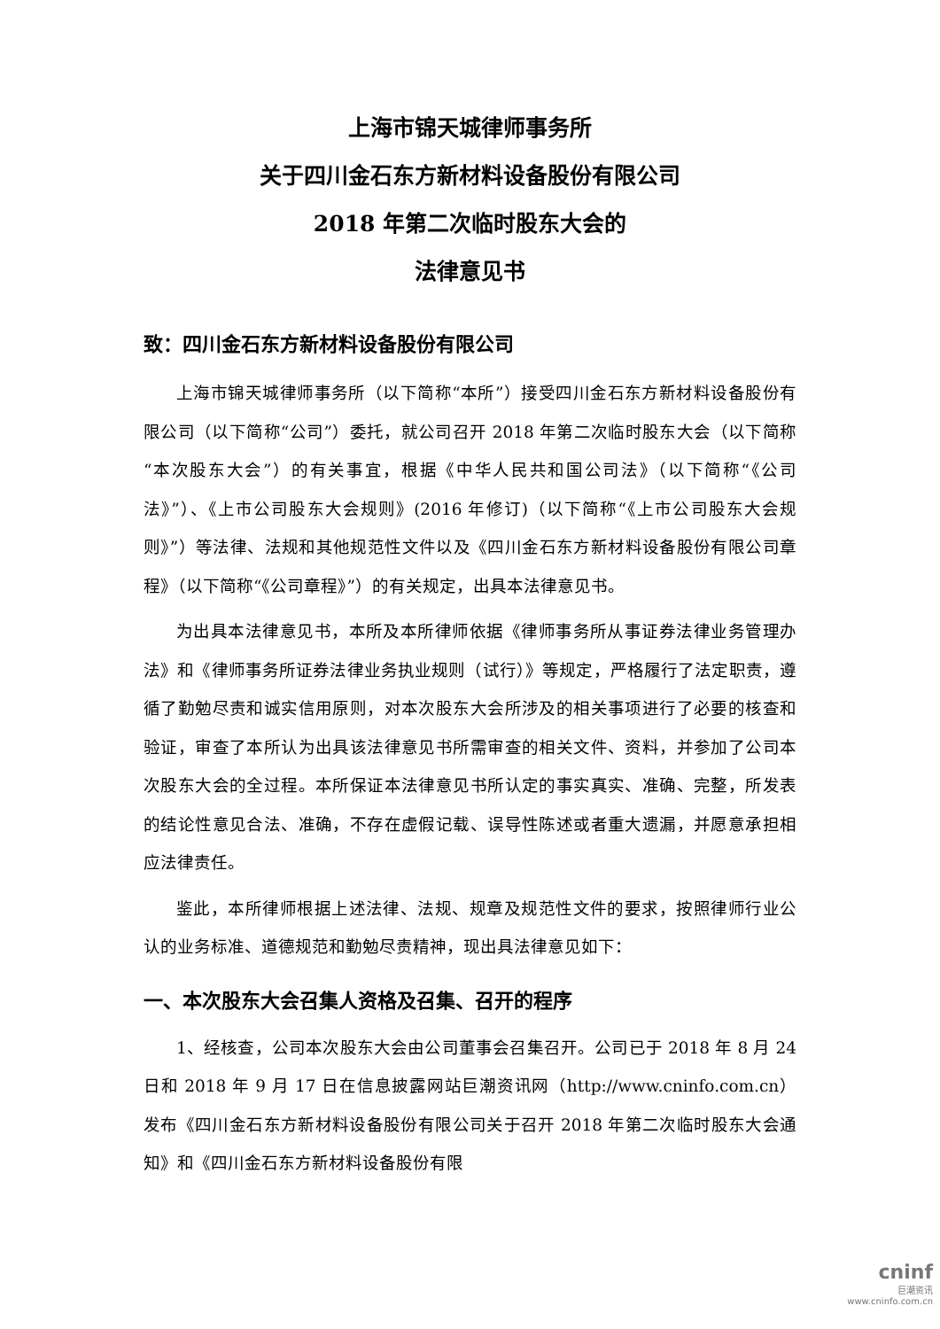上海市锦天城律师事务所
关于四川金石东方新材料设备股份有限公司
2018 年第二次临时股东大会的
法律意见书
致：四川金石东方新材料设备股份有限公司
上海市锦天城律师事务所（以下简称“本所”）接受四川金石东方新材料设备股份有限公司（以下简称“公司”）委托，就公司召开 2018 年第二次临时股东大会（以下简称“本次股东大会”）的有关事宜，根据《中华人民共和国公司法》（以下简称“《公司法》”）、《上市公司股东大会规则》(2016 年修订)（以下简称“《上市公司股东大会规则》”）等法律、法规和其他规范性文件以及《四川金石东方新材料设备股份有限公司章程》（以下简称“《公司章程》”）的有关规定，出具本法律意见书。
为出具本法律意见书，本所及本所律师依据《律师事务所从事证券法律业务管理办法》和《律师事务所证券法律业务执业规则（试行）》等规定，严格履行了法定职责，遵循了勤勉尽责和诚实信用原则，对本次股东大会所涉及的相关事项进行了必要的核查和验证，审查了本所认为出具该法律意见书所需审查的相关文件、资料，并参加了公司本次股东大会的全过程。本所保证本法律意见书所认定的事实真实、准确、完整，所发表的结论性意见合法、准确，不存在虚假记载、误导性陈述或者重大遗漏，并愿意承担相应法律责任。
鉴此，本所律师根据上述法律、法规、规章及规范性文件的要求，按照律师行业公认的业务标准、道德规范和勤勉尽责精神，现出具法律意见如下：
一、本次股东大会召集人资格及召集、召开的程序
1、经核查，公司本次股东大会由公司董事会召集召开。公司已于 2018 年 8 月 24 日和 2018 年 9 月 17 日在信息披露网站巨潮资讯网（http://www.cninfo.com.cn）发布《四川金石东方新材料设备股份有限公司关于召开 2018 年第二次临时股东大会通知》和《四川金石东方新材料设备股份有限
cninf
巨潮资讯
www.cninfo.com.cn